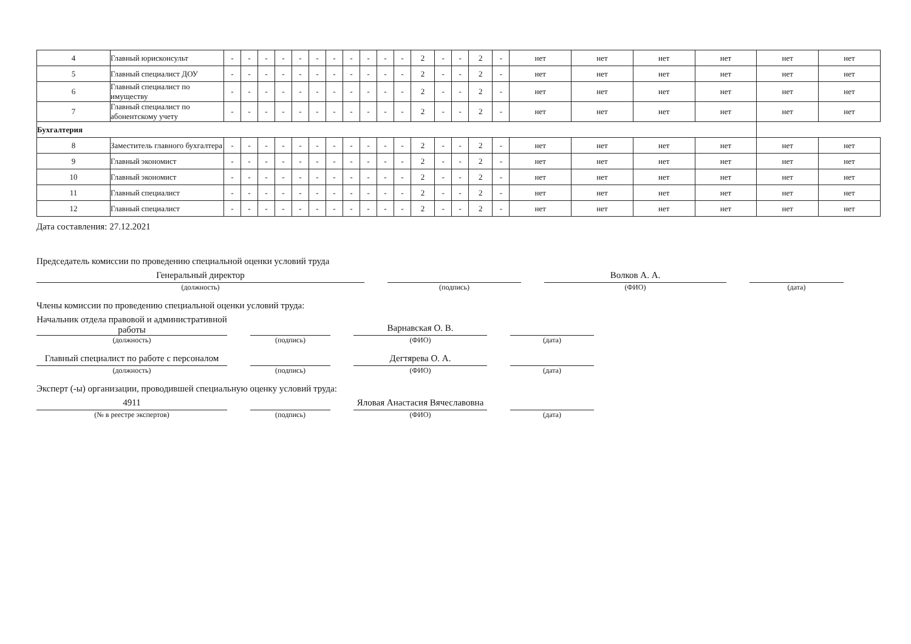| 4 | Главный юрисконсульт | - | - | - | - | - | - | - | - | - | - | - | 2 | - | - | 2 | - | нет | нет | нет | нет | нет | нет |
| 5 | Главный специалист ДОУ | - | - | - | - | - | - | - | - | - | - | - | 2 | - | - | 2 | - | нет | нет | нет | нет | нет | нет |
| 6 | Главный специалист по имуществу | - | - | - | - | - | - | - | - | - | - | - | 2 | - | - | 2 | - | нет | нет | нет | нет | нет | нет |
| 7 | Главный специалист по абонентскому учету | - | - | - | - | - | - | - | - | - | - | - | 2 | - | - | 2 | - | нет | нет | нет | нет | нет | нет |
| Бухгалтерия | | | | | | | | | | | | | | | | | | | | | | | |
| 8 | Заместитель главного бухгалтера | - | - | - | - | - | - | - | - | - | - | - | 2 | - | - | 2 | - | нет | нет | нет | нет | нет | нет |
| 9 | Главный экономист | - | - | - | - | - | - | - | - | - | - | - | 2 | - | - | 2 | - | нет | нет | нет | нет | нет | нет |
| 10 | Главный экономист | - | - | - | - | - | - | - | - | - | - | - | 2 | - | - | 2 | - | нет | нет | нет | нет | нет | нет |
| 11 | Главный специалист | - | - | - | - | - | - | - | - | - | - | - | 2 | - | - | 2 | - | нет | нет | нет | нет | нет | нет |
| 12 | Главный специалист | - | - | - | - | - | - | - | - | - | - | - | 2 | - | - | 2 | - | нет | нет | нет | нет | нет | нет |
Дата составления: 27.12.2021
Председатель комиссии по проведению специальной оценки условий труда
Генеральный директор
(должность)
(подпись)
Волков А. А.
(ФИО)
(дата)
Члены комиссии по проведению специальной оценки условий труда:
Начальник отдела правовой и административной работы
(должность)
(подпись)
Варнавская О. В.
(ФИО)
(дата)
Главный специалист по работе с персоналом
(должность)
(подпись)
Дегтярева О. А.
(ФИО)
(дата)
Эксперт (-ы) организации, проводившей специальную оценку условий труда:
4911
(№ в реестре экспертов)
(подпись)
Яловая Анастасия Вячеславовна
(ФИО)
(дата)